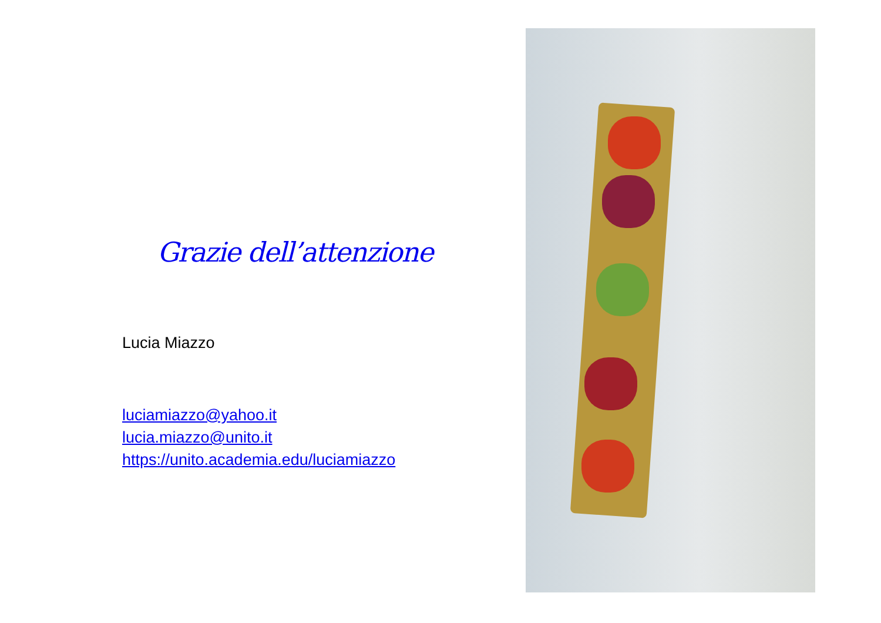Grazie dell’attenzione
Lucia Miazzo
luciamiazzo@yahoo.it
lucia.miazzo@unito.it
https://unito.academia.edu/luciamiazzo